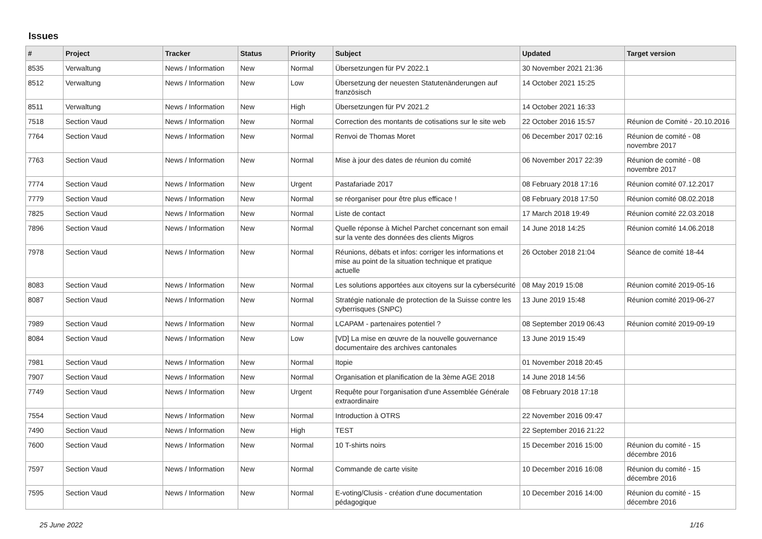Issues
| # | Project | Tracker | Status | Priority | Subject | Updated | Target version |
| --- | --- | --- | --- | --- | --- | --- | --- |
| 8535 | Verwaltung | News / Information | New | Normal | Übersetzungen für PV 2022.1 | 30 November 2021 21:36 | |
| 8512 | Verwaltung | News / Information | New | Low | Übersetzung der neuesten Statutenänderungen auf französisch | 14 October 2021 15:25 | |
| 8511 | Verwaltung | News / Information | New | High | Übersetzungen für PV 2021.2 | 14 October 2021 16:33 | |
| 7518 | Section Vaud | News / Information | New | Normal | Correction des montants de cotisations sur le site web | 22 October 2016 15:57 | Réunion de Comité - 20.10.2016 |
| 7764 | Section Vaud | News / Information | New | Normal | Renvoi de Thomas Moret | 06 December 2017 02:16 | Réunion de comité - 08 novembre 2017 |
| 7763 | Section Vaud | News / Information | New | Normal | Mise à jour des dates de réunion du comité | 06 November 2017 22:39 | Réunion de comité - 08 novembre 2017 |
| 7774 | Section Vaud | News / Information | New | Urgent | Pastafariade 2017 | 08 February 2018 17:16 | Réunion comité 07.12.2017 |
| 7779 | Section Vaud | News / Information | New | Normal | se réorganiser pour être plus efficace ! | 08 February 2018 17:50 | Réunion comité 08.02.2018 |
| 7825 | Section Vaud | News / Information | New | Normal | Liste de contact | 17 March 2018 19:49 | Réunion comité 22.03.2018 |
| 7896 | Section Vaud | News / Information | New | Normal | Quelle réponse à Michel Parchet concernant son email sur la vente des données des clients Migros | 14 June 2018 14:25 | Réunion comité 14.06.2018 |
| 7978 | Section Vaud | News / Information | New | Normal | Réunions, débats et infos: corriger les informations et mise au point de la situation technique et pratique actuelle | 26 October 2018 21:04 | Séance de comité 18-44 |
| 8083 | Section Vaud | News / Information | New | Normal | Les solutions apportées aux citoyens sur la cybersécurité | 08 May 2019 15:08 | Réunion comité 2019-05-16 |
| 8087 | Section Vaud | News / Information | New | Normal | Stratégie nationale de protection de la Suisse contre les cyberrisques (SNPC) | 13 June 2019 15:48 | Réunion comité 2019-06-27 |
| 7989 | Section Vaud | News / Information | New | Normal | LCAPAM - partenaires potentiel ? | 08 September 2019 06:43 | Réunion comité 2019-09-19 |
| 8084 | Section Vaud | News / Information | New | Low | [VD] La mise en œuvre de la nouvelle gouvernance documentaire des archives cantonales | 13 June 2019 15:49 | |
| 7981 | Section Vaud | News / Information | New | Normal | Itopie | 01 November 2018 20:45 | |
| 7907 | Section Vaud | News / Information | New | Normal | Organisation et planification de la 3ème AGE 2018 | 14 June 2018 14:56 | |
| 7749 | Section Vaud | News / Information | New | Urgent | Requête pour l'organisation d'une Assemblée Générale extraordinaire | 08 February 2018 17:18 | |
| 7554 | Section Vaud | News / Information | New | Normal | Introduction à OTRS | 22 November 2016 09:47 | |
| 7490 | Section Vaud | News / Information | New | High | TEST | 22 September 2016 21:22 | |
| 7600 | Section Vaud | News / Information | New | Normal | 10 T-shirts noirs | 15 December 2016 15:00 | Réunion du comité - 15 décembre 2016 |
| 7597 | Section Vaud | News / Information | New | Normal | Commande de carte visite | 10 December 2016 16:08 | Réunion du comité - 15 décembre 2016 |
| 7595 | Section Vaud | News / Information | New | Normal | E-voting/Clusis - création d'une documentation pédagogique | 10 December 2016 14:00 | Réunion du comité - 15 décembre 2016 |
25 June 2022 1/16